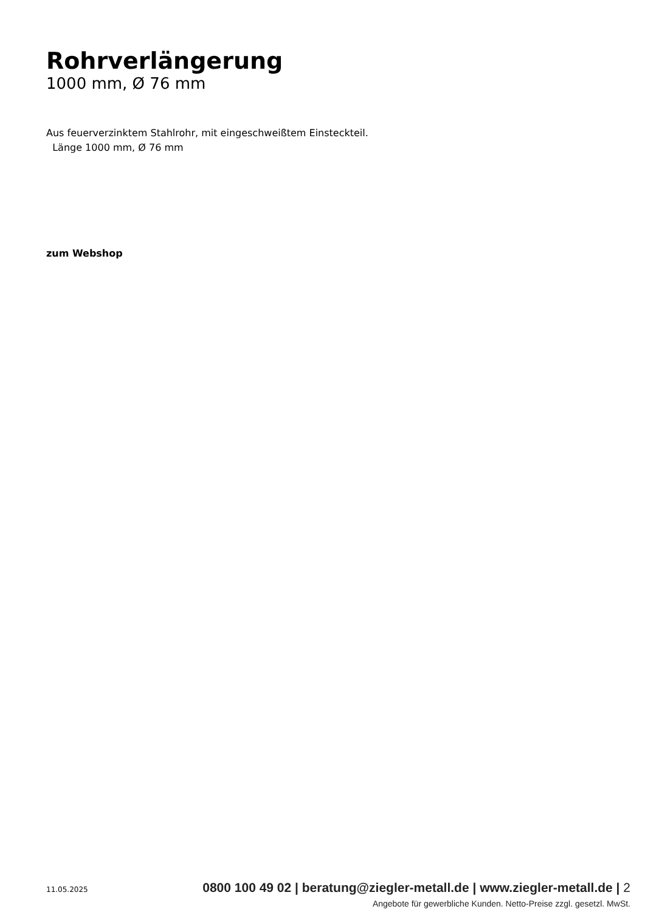Rohrverlängerung
1000 mm, Ø 76 mm
Aus feuerverzinktem Stahlrohr, mit eingeschweißtem Einsteckteil.
Länge 1000 mm, Ø 76 mm
zum Webshop
11.05.2025 0800 100 49 02 | beratung@ziegler-metall.de | www.ziegler-metall.de | 2
Angebote für gewerbliche Kunden. Netto-Preise zzgl. gesetzl. MwSt.